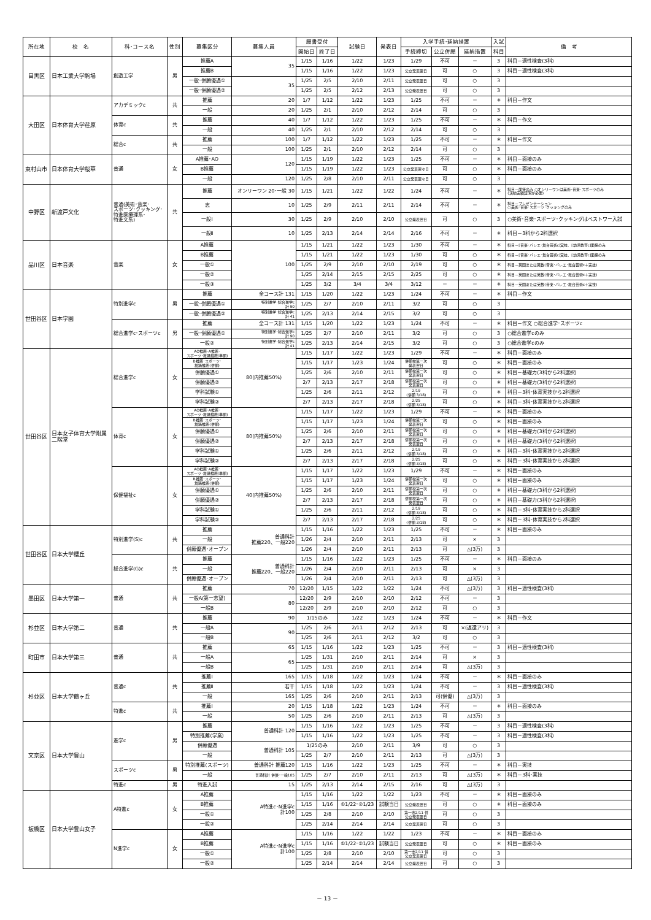| 所在地 | 校 名 | 科･コース名 | 性別 | 募集区分 | 募集人員 | 願書受付 | | 試験日 | 発表日 | 入学手続･延納措置 | | | 入試 | 備 考 |
| --- | --- | --- | --- | --- | --- | --- | --- | --- | --- | --- | --- | --- | --- | --- |
| | | | | | | 開始日 | 終了日 | | | 手続締切 | 公立併願 | 延納措置 | 科目 | |
| 目黒区 | 日本工業大学駒場 | 創造工学 | 男 | 推薦A | 35 | 1/15 | 1/16 | 1/22 | 1/23 | 1/29 | 不可 | － | 3 | 科目－適性検査(3科) |
| | | | | 推薦B | | 1/15 | 1/16 | 1/22 | 1/23 | 公立発表翌日 | 可 | ○ | 3 | 科目－適性検査(3科) |
| | | | | 一般･併願優遇① | 35 | 1/25 | 2/5 | 2/10 | 2/11 | 公立発表翌日 | 可 | ○ | 3 | |
| | | | | 一般･併願優遇② | | 1/25 | 2/5 | 2/12 | 2/13 | 公立発表翌日 | 可 | ○ | 3 | |
| 大田区 | 日本体育大学荏原 | アカデミックc | 共 | 推薦 | 20 | 1/7 | 1/12 | 1/22 | 1/23 | 1/25 | 不可 | － | ＊ | 科目－作文 |
| | | | | 一般 | 20 | 1/25 | 2/1 | 2/10 | 2/12 | 2/14 | 可 | ○ | 3 | |
| | | 体育c | 共 | 推薦 | 40 | 1/7 | 1/12 | 1/22 | 1/23 | 1/25 | 不可 | － | ＊ | 科目－作文 |
| | | | | 一般 | 40 | 1/25 | 2/1 | 2/10 | 2/12 | 2/14 | 可 | ○ | 3 | |
| | | 総合c | 共 | 推薦 | 100 | 1/7 | 1/12 | 1/22 | 1/23 | 1/25 | 不可 | － | ＊ | 科目－作文 |
| | | | | 一般 | 100 | 1/25 | 2/1 | 2/10 | 2/12 | 2/14 | 可 | ○ | 3 | |
| 東村山市 | 日本体育大学桜華 | 普通 | 女 | A推薦･AO | 120 | 1/15 | 1/19 | 1/22 | 1/23 | 1/25 | 不可 | － | ＊ | 科目－面接のみ |
| | | | | B推薦 | | 1/15 | 1/19 | 1/22 | 1/23 | 公立発表翌々日 | 可 | ○ | ＊ | 科目－面接のみ |
| | | | | 一般 | 120 | 1/25 | 2/8 | 2/10 | 2/11 | 公立発表翌々日 | 可 | ○ | 3 | |
| 中野区 | 新渡戸文化 | 普通(美術･音楽･ スポーツ･クッキング･ 特進医療理系･ 特進文系) | 共 | 推薦 | オンリーワン 20･一般 30 | 1/15 | 1/21 | 1/22 | 1/22 | 1/24 | 不可 | － | ＊ | 科目－面接のみ ○オンリーワンは美術･音楽･スポーツのみ (活動実績証明が必要) |
| | | | | 志 | 10 | 1/25 | 2/9 | 2/11 | 2/11 | 2/14 | 不可 | － | ＊ | 科目－プレゼンテーション ○美術･音楽･スポーツ･クッキングのみ |
| | | | | 一般Ⅰ | 30 | 1/25 | 2/9 | 2/10 | 2/10 | 公立発表翌日 | 可 | ○ | 3 | ○美術･音楽･スポーツ･クッキングはベストワー入試 |
| | | | | 一般Ⅱ | 10 | 1/25 | 2/13 | 2/14 | 2/14 | 2/16 | 不可 | － | ＊ | 科目－3科から2科選択 |
| 品川区 | 日本音楽 | 音楽 | 女 | A推薦 | 100 | 1/15 | 1/21 | 1/22 | 1/23 | 1/30 | 不可 | － | ＊ | 科目－[音楽･バレエ･舞台芸術c]実技、[幼児教育c]面接のみ |
| | | | | B推薦 | | 1/15 | 1/21 | 1/22 | 1/23 | 1/30 | 可 | ○ | ＊ | 科目－[音楽･バレエ･舞台芸術c]実技、[幼児教育c]面接のみ |
| | | | | 一般① | | 1/25 | 2/9 | 2/10 | 2/10 | 2/19 | 可 | ○ | ＊ | 科目－英国または英数(音楽･バレエ･舞台芸術c＋実技) |
| | | | | 一般② | | 1/25 | 2/14 | 2/15 | 2/15 | 2/25 | 可 | ○ | ＊ | 科目－英国または英数(音楽･バレエ･舞台芸術c＋実技) |
| | | | | 一般③ | | 1/25 | 3/2 | 3/4 | 3/4 | 3/12 | － | － | ＊ | 科目－英国または英数(音楽･バレエ･舞台芸術c＋実技) |
| 世田谷区 | 日本学園 | 特別進学c | 男 | 推薦 | 全コース計 131 | 1/15 | 1/20 | 1/22 | 1/23 | 1/24 | 不可 | － | ＊ | 科目－作文 |
| | | | | 一般･併願優遇① | 特別進学･総合進学c 計 90 | 1/25 | 2/7 | 2/10 | 2/11 | 3/2 | 可 | ○ | 3 | |
| | | | | 一般･併願優遇② | 特別進学･総合進学c 計 41 | 1/25 | 2/13 | 2/14 | 2/15 | 3/2 | 可 | ○ | 3 | |
| | | 総合進学c･スポーツc | 男 | 推薦 | 全コース計 131 | 1/15 | 1/20 | 1/22 | 1/23 | 1/24 | 不可 | － | ＊ | 科目－作文 ○総合進学･スポーツc |
| | | | | 一般･併願優遇① | 特別進学･総合進学c 計 90 | 1/25 | 2/7 | 2/10 | 2/11 | 3/2 | 可 | ○ | 3 | ○総合進学cのみ |
| | | | | 一般② | 特別進学･総合進学c 計 41 | 1/25 | 2/13 | 2/14 | 2/15 | 3/2 | 可 | ○ | 3 | ○総合進学cのみ |
| 世田谷区 | 日本女子体育大学附属 二階堂 | 総合進学c | 女 | AO推薦･A推薦･ スポーツ･舞踊推薦(単願) | 80(内推薦50%) | 1/15 | 1/17 | 1/22 | 1/23 | 1/29 | 不可 | － | ＊ | 科目－面接のみ |
| | | | | B推薦･スポーツ･ 舞踊推薦(併願) | | 1/15 | 1/17 | 1/23 | 1/24 | 併願校第一次 発表翌日 | 可 | ○ | ＊ | 科目－面接のみ |
| | | | | 併願優遇① | | 1/25 | 2/6 | 2/10 | 2/11 | 併願校第一次 発表翌日 | 可 | ○ | ＊ | 科目－基礎力(3科から2科選択) |
| | | | | 併願優遇② | | 2/7 | 2/13 | 2/17 | 2/18 | 併願校第一次 発表翌日 | 可 | ○ | ＊ | 科目－基礎力(3科から2科選択) |
| | | | | 学科試験① | | 1/25 | 2/6 | 2/11 | 2/12 | 2/19 (併願 3/18) | 可 | ○ | ＊ | 科目－3科･体育実技から2科選択 |
| | | | | 学科試験② | | 2/7 | 2/13 | 2/17 | 2/18 | 2/25 (併願 3/18) | 可 | ○ | ＊ | 科目－3科･体育実技から2科選択 |
| | | 体育c | 女 | AO推薦･A推薦･ スポーツ･舞踊推薦(単願) | 80(内推薦50%) | 1/15 | 1/17 | 1/22 | 1/23 | 1/29 | 不可 | － | ＊ | 科目－面接のみ |
| | | | | B推薦･スポーツ･ 舞踊推薦(併願) | | 1/15 | 1/17 | 1/23 | 1/24 | 併願校第一次 発表翌日 | 可 | ○ | ＊ | 科目－面接のみ |
| | | | | 併願優遇① | | 1/25 | 2/6 | 2/10 | 2/11 | 併願校第一次 発表翌日 | 可 | ○ | ＊ | 科目－基礎力(3科から2科選択) |
| | | | | 併願優遇② | | 2/7 | 2/13 | 2/17 | 2/18 | 併願校第一次 発表翌日 | 可 | ○ | ＊ | 科目－基礎力(3科から2科選択) |
| | | | | 学科試験① | | 1/25 | 2/6 | 2/11 | 2/12 | 2/19 (併願 3/18) | 可 | ○ | ＊ | 科目－3科･体育実技から2科選択 |
| | | | | 学科試験② | | 2/7 | 2/13 | 2/17 | 2/18 | 2/25 (併願 3/18) | 可 | ○ | ＊ | 科目－3科･体育実技から2科選択 |
| | | 保健福祉c | 女 | AO推薦･A推薦･ スポーツ･舞踊推薦(単願) | 40(内推薦50%) | 1/15 | 1/17 | 1/22 | 1/23 | 1/29 | 不可 | － | ＊ | 科目－面接のみ |
| | | | | B推薦･スポーツ･ 舞踊推薦(併願) | | 1/15 | 1/17 | 1/23 | 1/24 | 併願校第一次 発表翌日 | 可 | ○ | ＊ | 科目－面接のみ |
| | | | | 併願優遇① | | 1/25 | 2/6 | 2/10 | 2/11 | 併願校第一次 発表翌日 | 可 | ○ | ＊ | 科目－基礎力(3科から2科選択) |
| | | | | 併願優遇② | | 2/7 | 2/13 | 2/17 | 2/18 | 併願校第一次 発表翌日 | 可 | ○ | ＊ | 科目－基礎力(3科から2科選択) |
| | | | | 学科試験① | | 1/25 | 2/6 | 2/11 | 2/12 | 2/19 (併願 3/18) | 可 | ○ | ＊ | 科目－3科･体育実技から2科選択 |
| | | | | 学科試験② | | 2/7 | 2/13 | 2/17 | 2/18 | 2/25 (併願 3/18) | 可 | ○ | ＊ | 科目－3科･体育実技から2科選択 |
| 世田谷区 | 日本大学櫻丘 | 特別進学(S)c | 共 | 推薦 | 普通科計 推薦220、一般220 | 1/15 | 1/16 | 1/22 | 1/23 | 1/25 | 不可 | － | ＊ | 科目－面接のみ |
| | | | | 一般 | | 1/26 | 2/4 | 2/10 | 2/11 | 2/13 | 可 | × | 3 | |
| | | | | 併願優遇･オープン | | 1/26 | 2/4 | 2/10 | 2/11 | 2/13 | 可 | △(3万) | 3 | |
| | | 総合進学(G)c | 共 | 推薦 | 普通科計 推薦220、一般220 | 1/15 | 1/16 | 1/22 | 1/23 | 1/25 | 不可 | － | ＊ | 科目－面接のみ |
| | | | | 一般 | | 1/26 | 2/4 | 2/10 | 2/11 | 2/13 | 可 | × | 3 | |
| | | | | 併願優遇･オープン | | 1/26 | 2/4 | 2/10 | 2/11 | 2/13 | 可 | △(3万) | 3 | |
| 墨田区 | 日本大学第一 | 普通 | 共 | 推薦 | 70 | 12/20 | 1/15 | 1/22 | 1/22 | 1/24 | 不可 | △(3万) | 3 | 科目－適性検査(3科) |
| | | | | 一般A(第一志望) | 80 | 12/20 | 2/9 | 2/10 | 2/10 | 2/12 | 不可 | － | 3 | |
| | | | | 一般B | | 12/20 | 2/9 | 2/10 | 2/10 | 2/12 | 可 | ○ | 3 | |
| 杉並区 | 日本大学第二 | 普通 | 共 | 推薦 | 90 | 1/15のみ | | 1/22 | 1/23 | 1/24 | 不可 | － | ＊ | 科目－作文 |
| | | | | 一般A | 90 | 1/25 | 2/6 | 2/11 | 2/12 | 2/13 | 可 | ×(返還アリ) | 3 | |
| | | | | 一般B | | 1/25 | 2/6 | 2/11 | 2/12 | 3/2 | 可 | ○ | 3 | |
| 町田市 | 日本大学第三 | 普通 | 共 | 推薦 | 65 | 1/15 | 1/16 | 1/22 | 1/23 | 1/25 | 不可 | － | 3 | 科目－適性検査(3科) |
| | | | | 一般A | 65 | 1/25 | 1/31 | 2/10 | 2/11 | 2/14 | 可 | × | 3 | |
| | | | | 一般B | | 1/25 | 1/31 | 2/10 | 2/11 | 2/14 | 可 | △(3万) | 3 | |
| 杉並区 | 日本大学鶴ヶ丘 | 普通c | 共 | 推薦Ⅰ | 165 | 1/15 | 1/18 | 1/22 | 1/23 | 1/24 | 不可 | － | ＊ | 科目－面接のみ |
| | | | | 推薦Ⅱ | 若干 | 1/15 | 1/18 | 1/22 | 1/23 | 1/24 | 不可 | － | 3 | 科目－適性検査(3科) |
| | | | | 一般 | 165 | 1/25 | 2/6 | 2/10 | 2/11 | 2/13 | 可(併優) | △(3万) | 3 | |
| | | 特進c | 共 | 推薦Ⅰ | 20 | 1/15 | 1/18 | 1/22 | 1/23 | 1/24 | 不可 | － | ＊ | 科目－面接のみ |
| | | | | 一般 | 50 | 1/25 | 2/6 | 2/10 | 2/11 | 2/13 | 可 | △(3万) | 3 | |
| 文京区 | 日本大学豊山 | 進学c | 男 | 推薦 | 普通科計 120 | 1/15 | 1/16 | 1/22 | 1/23 | 1/25 | 不可 | － | 3 | 科目－適性検査(3科) |
| | | | | 特別推薦(学業) | | 1/15 | 1/16 | 1/22 | 1/23 | 1/25 | 不可 | － | 3 | 科目－適性検査(3科) |
| | | | | 併願優遇 | 普通科計 105 | 1/25のみ | | 2/10 | 2/11 | 3/9 | 可 | ○ | 3 | |
| | | | | 一般 | | 1/25 | 2/7 | 2/10 | 2/11 | 2/13 | 可 | △(3万) | 3 | |
| | | スポーツc | 男 | 特別推薦(スポーツ) | 普通科計 推薦120 | 1/15 | 1/16 | 1/22 | 1/23 | 1/25 | 不可 | － | ＊ | 科目－実技 |
| | | | | 一般 | 普通科計 併優･一般105 | 1/25 | 2/7 | 2/10 | 2/11 | 2/13 | 可 | △(3万) | ＊ | 科目－3科･実技 |
| | | 特進c | 男 | 特進入試 | 15 | 1/25 | 2/13 | 2/14 | 2/15 | 2/16 | 可 | △(3万) | 3 | |
| 板橋区 | 日本大学豊山女子 | A特進c | 女 | A推薦 | A特進c･N進学c 計100 | 1/15 | 1/16 | 1/22 | 1/22 | 1/23 | 不可 | － | ＊ | 科目－面接のみ |
| | | | | B推薦 | | 1/15 | 1/16 | ①1/22･②1/23 | 試験当日 | 公立発表翌日 | 可 | ○ | ＊ | 科目－面接のみ |
| | | | | 一般① | | 1/25 | 2/8 | 2/10 | 2/10 | 第一志2/11 併 公立発表翌日 | 可 | ○ | 3 | |
| | | | | 一般② | | 1/25 | 2/14 | 2/14 | 2/14 | 公立発表翌日 | 可 | ○ | 3 | |
| | | N進学c | 女 | A推薦 | A特進c･N進学c 計100 | 1/15 | 1/16 | 1/22 | 1/22 | 1/23 | 不可 | － | ＊ | 科目－面接のみ |
| | | | | B推薦 | | 1/15 | 1/16 | ①1/22･②1/23 | 試験当日 | 公立発表翌日 | 可 | ○ | ＊ | 科目－面接のみ |
| | | | | 一般① | | 1/25 | 2/8 | 2/10 | 2/10 | 第一志2/11 併 公立発表翌日 | 可 | ○ | 3 | |
| | | | | 一般② | | 1/25 | 2/14 | 2/14 | 2/14 | 公立発表翌日 | 可 | ○ | 3 | |
－ 13 －